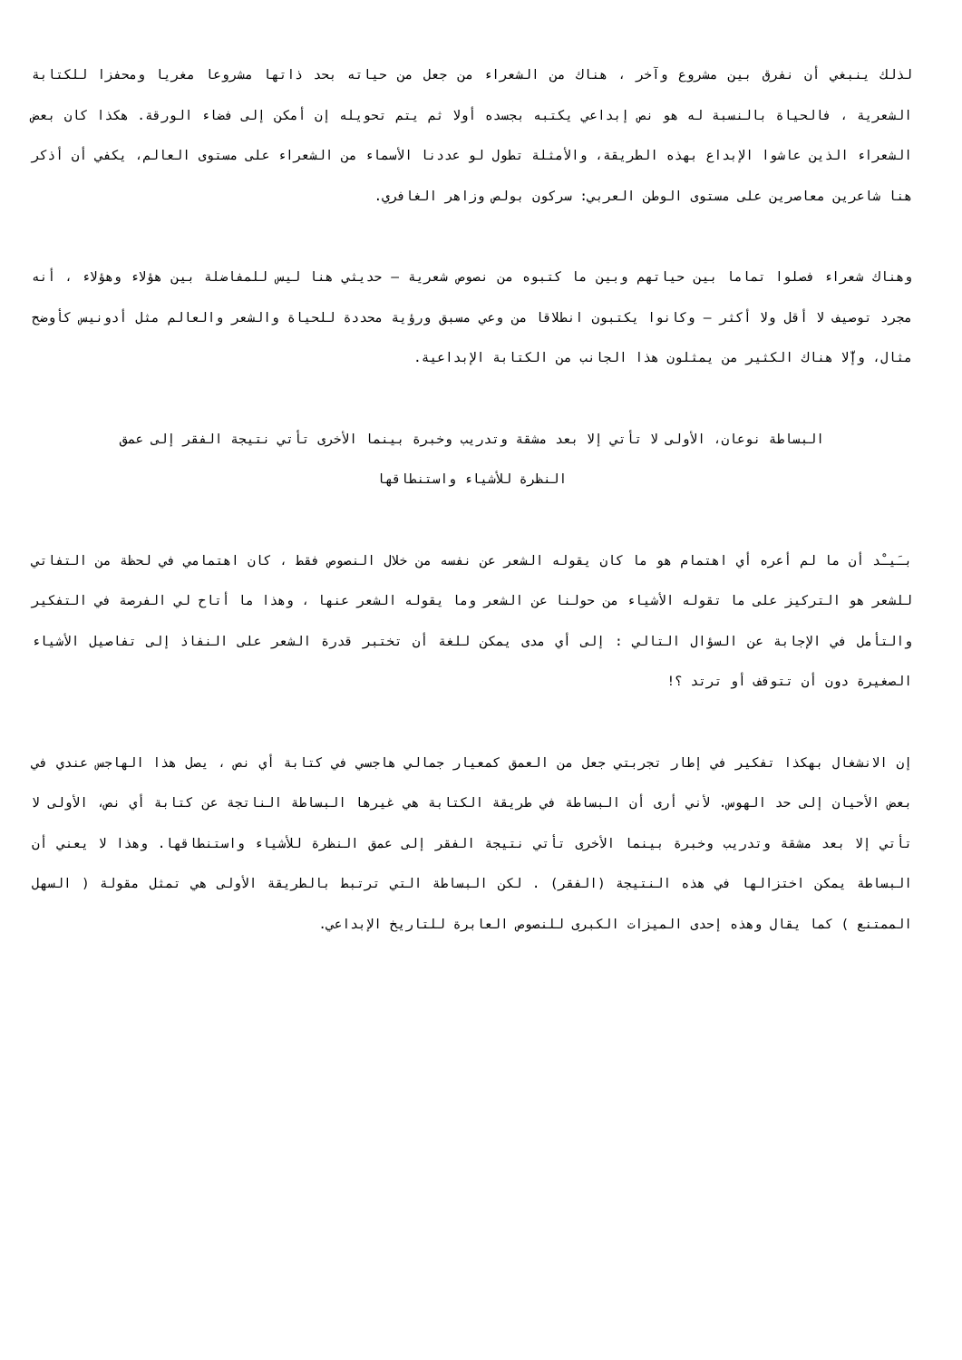لذلك ينبغي أن نفرق بين مشروع وآخر ، هناك من الشعراء من جعل من حياته بحد ذاتها مشروعا مغريا ومحفزا للكتابة الشعرية ، فالحياة بالنسبة له هو نص إبداعي يكتبه بجسده أولا ثم يتم تحويله إن أمكن إلى فضاء الورقة. هكذا كان بعض الشعراء الذين عاشوا الإبداع بهذه الطريقة، والأمثلة تطول لو عددنا الأسماء من الشعراء على مستوى العالم، يكفي أن أذكر هنا شاعرين معاصرين على مستوى الوطن العربي: سركون بولص وزاهر الغافري.
وهناك شعراء فصلوا تماما بين حياتهم وبين ما كتبوه من نصوص شعرية – حديثي هنا ليس للمفاضلة بين هؤلاء وهؤلاء ، أنه مجرد توصيف لا أقل ولا أكثر – وكانوا يكتبون انطلاقا من وعي مسبق ورؤية محددة للحياة والشعر والعالم مثل أدونيس كأوضح مثال، وإّلا هناك الكثير من يمثلون هذا الجانب من الكتابة الإبداعية.
البساطة نوعان، الأولى لا تأتي إلا بعد مشقة وتدريب وخبرة بينما الأخرى تأتي نتيجة الفقر إلى عمق
النظرة للأشياء واستنطاقها
بـَيـْد أن ما لم أعره أي اهتمام هو ما كان يقوله الشعر عن نفسه من خلال النصوص فقط ، كان اهتمامي في لحظة من التفاتي للشعر هو التركيز على ما تقوله الأشياء من حولنا عن الشعر وما يقوله الشعر عنها ، وهذا ما أتاح لي الفرصة في التفكير والتأمل في الإجابة عن السؤال التالي : إلى أي مدى يمكن للغة أن تختبر قدرة الشعر على النفاذ إلى تفاصيل الأشياء الصغيرة دون أن تتوقف أو ترتد ؟!
إن الانشغال بهكذا تفكير في إطار تجربتي جعل من العمق كمعيار جمالي هاجسي في كتابة أي نص ، يصل هذا الهاجس عندي في بعض الأحيان إلى حد الهوس. لأني أرى أن البساطة في طريقة الكتابة هي غيرها البساطة الناتجة عن كتابة أي نص، الأولى لا تأتي إلا بعد مشقة وتدريب وخبرة بينما الأخرى تأتي نتيجة الفقر إلى عمق النظرة للأشياء واستنطاقها. وهذا لا يعني أن البساطة يمكن اختزالها في هذه النتيجة (الفقر) . لكن البساطة التي ترتبط بالطريقة الأولى هي تمثل مقولة ( السهل الممتنع ) كما يقال وهذه إحدى الميزات الكبرى للنصوص العابرة للتاريخ الإبداعي.